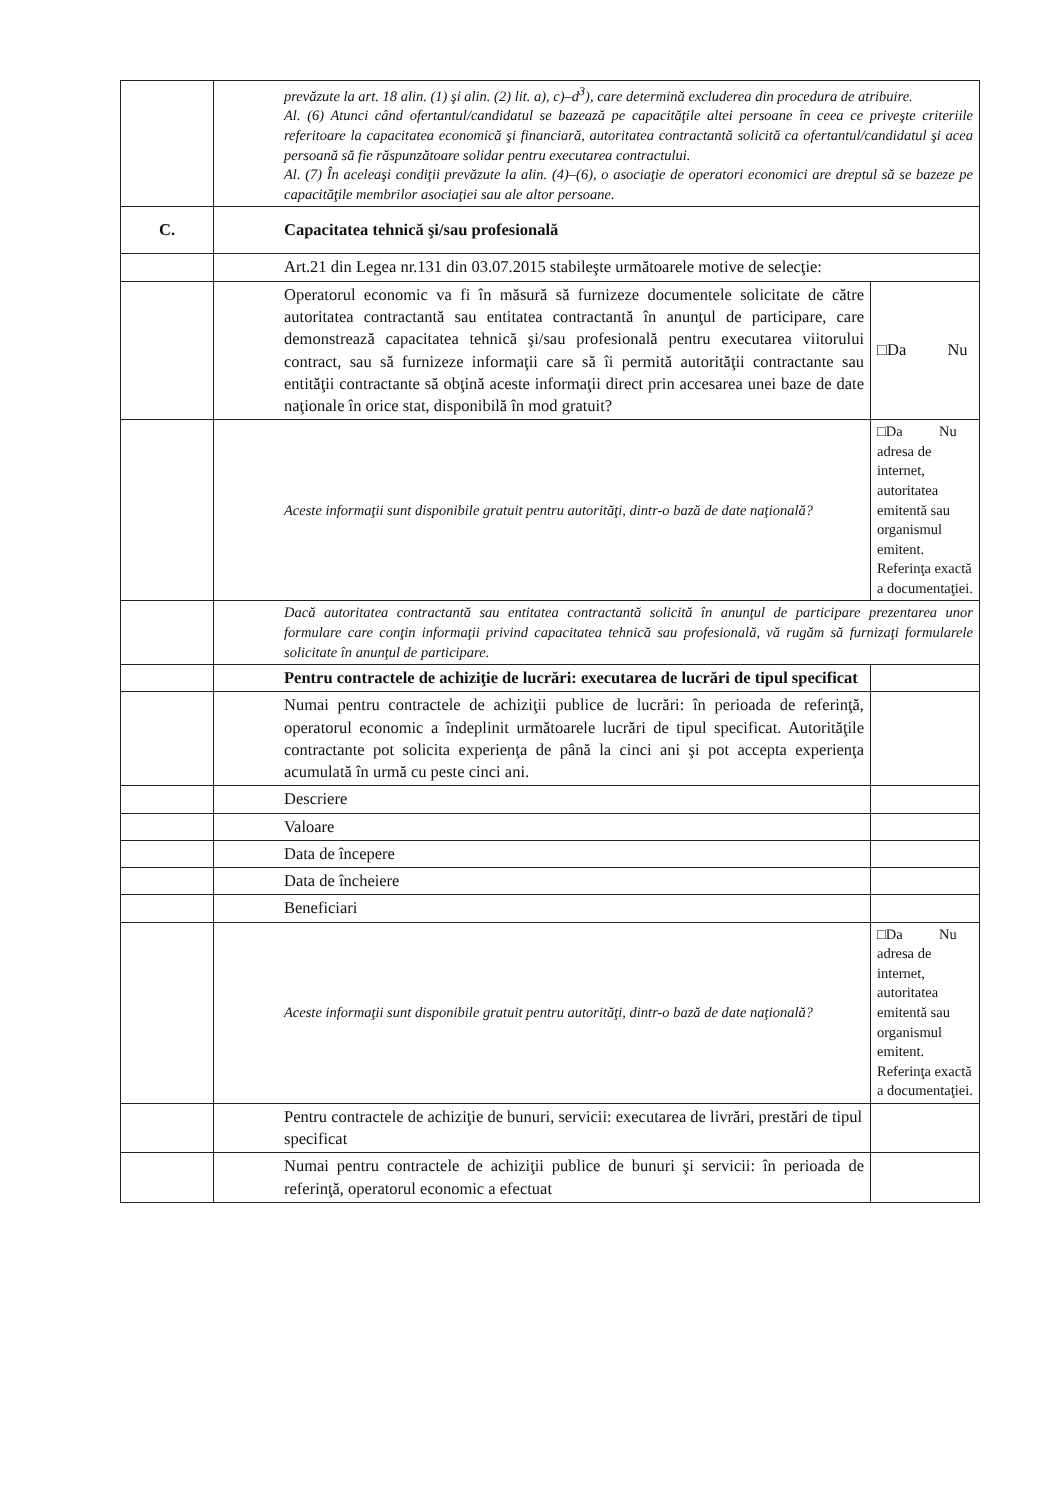| | prevăzute la art. 18 alin. (1) şi alin. (2) lit. a), c)–d<sup>3</sup>), care determină excluderea din procedura de atribuire. Al. (6) Atunci când ofertantul/candidatul se bazează pe capacităţile altei persoane în ceea ce priveşte criteriile referitoare la capacitatea economică şi financiară, autoritatea contractantă solicită ca ofertantul/candidatul şi acea persoană să fie răspunzătoare solidar pentru executarea contractului. Al. (7) În aceleaşi condiţii prevăzute la alin. (4)–(6), o asociaţie de operatori economici are dreptul să se bazeze pe capacităţile membrilor asociaţiei sau ale altor persoane. | |
| C. | Capacitatea tehnică şi/sau profesională | |
| | Art.21 din Legea nr.131 din 03.07.2015 stabileşte următoarele motive de selecţie: | |
| | Operatorul economic va fi în măsură să furnizeze documentele solicitate de către autoritatea contractantă sau entitatea contractantă în anunţul de participare, care demonstrează capacitatea tehnică şi/sau profesională pentru executarea viitorului contract, sau să furnizeze informaţii care să îi permită autorităţii contractante sau entităţii contractante să obţină aceste informaţii direct prin accesarea unei baze de date naţionale în orice stat, disponibilă în mod gratuit? | □Da Nu |
| | Aceste informaţii sunt disponibile gratuit pentru autorităţi, dintr-o bază de date naţională? | □Da Nu adresa de internet, autoritatea emitentă sau organismul emitent. Referinţa exactă a documentaţiei. |
| | Dacă autoritatea contractantă sau entitatea contractantă solicită în anunţul de participare prezentarea unor formulare care conţin informaţii privind capacitatea tehnică sau profesională, vă rugăm să furnizaţi formularele solicitate în anunţul de participare. | |
| | Pentru contractele de achiziţie de lucrări: executarea de lucrări de tipul specificat | |
| | Numai pentru contractele de achiziţii publice de lucrări: în perioada de referinţă, operatorul economic a îndeplinit următoarele lucrări de tipul specificat. Autorităţile contractante pot solicita experienţa de până la cinci ani şi pot accepta experienţa acumulată în urmă cu peste cinci ani. | |
| | Descriere | |
| | Valoare | |
| | Data de începere | |
| | Data de încheiere | |
| | Beneficiari | |
| | Aceste informaţii sunt disponibile gratuit pentru autorităţi, dintr-o bază de date naţională? | □Da Nu adresa de internet, autoritatea emitentă sau organismul emitent. Referinţa exactă a documentaţiei. |
| | Pentru contractele de achiziţie de bunuri, servicii: executarea de livrări, prestări de tipul specificat | |
| | Numai pentru contractele de achiziţii publice de bunuri şi servicii: în perioada de referinţă, operatorul economic a efectuat | |